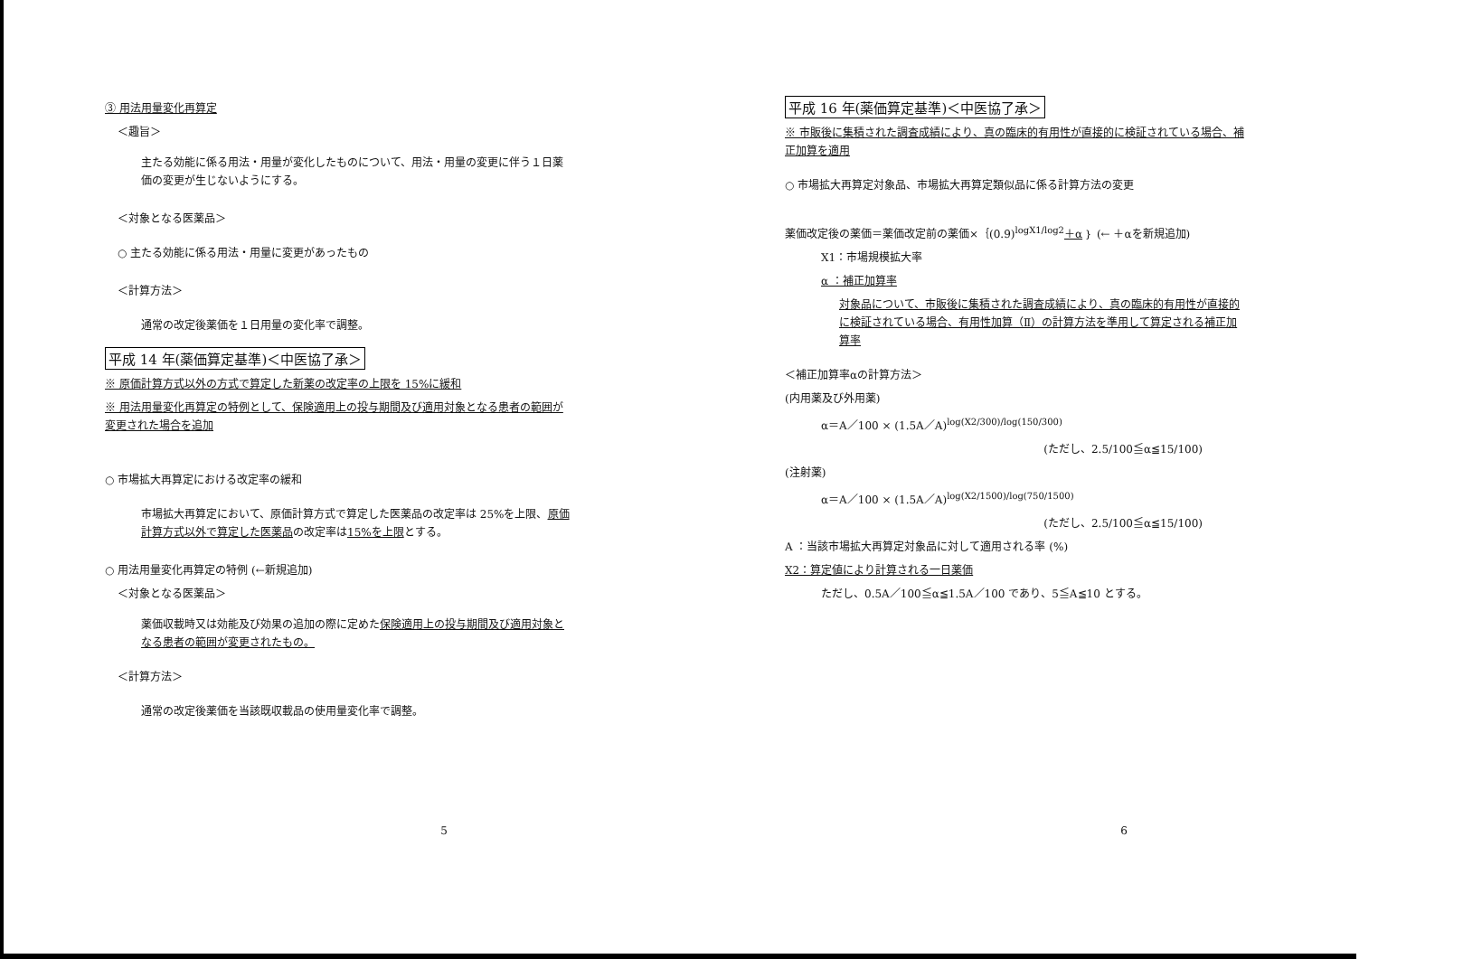③ 用法用量変化再算定
＜趣旨＞
主たる効能に係る用法・用量が変化したものについて、用法・用量の変更に伴う１日薬価の変更が生じないようにする。
＜対象となる医薬品＞
○ 主たる効能に係る用法・用量に変更があったもの
＜計算方法＞
通常の改定後薬価を１日用量の変化率で調整。
平成 14 年(薬価算定基準)＜中医協了承＞
※ 原価計算方式以外の方式で算定した新薬の改定率の上限を 15%に緩和
※ 用法用量変化再算定の特例として、保険適用上の投与期間及び適用対象となる患者の範囲が変更された場合を追加
○ 市場拡大再算定における改定率の緩和
市場拡大再算定において、原価計算方式で算定した医薬品の改定率は 25%を上限、原価計算方式以外で算定した医薬品の改定率は15%を上限とする。
○ 用法用量変化再算定の特例 (←新規追加)
＜対象となる医薬品＞
薬価収載時又は効能及び効果の追加の際に定めた保険適用上の投与期間及び適用対象となる患者の範囲が変更されたもの。
＜計算方法＞
通常の改定後薬価を当該既収載品の使用量変化率で調整。
5
平成 16 年(薬価算定基準)＜中医協了承＞
※ 市販後に集積された調査成績により、真の臨床的有用性が直接的に検証されている場合、補正加算を適用
○ 市場拡大再算定対象品、市場拡大再算定類似品に係る計算方法の変更
薬価改定後の薬価＝薬価改定前の薬価×｛(0.9)<sup>logX1/log2</sup>＋α｝ (← ＋αを新規追加)
X1：市場規模拡大率
α ：補正加算率
対象品について、市販後に集積された調査成績により、真の臨床的有用性が直接的に検証されている場合、有用性加算（Ⅱ）の計算方法を準用して算定される補正加算率
＜補正加算率αの計算方法＞
(内用薬及び外用薬)
α＝A／100 × (1.5A／A)<sup>log(X2/300)/log(150/300)</sup>
(ただし、2.5/100≦α≦15/100)
(注射薬)
α＝A／100 × (1.5A／A)<sup>log(X2/1500)/log(750/1500)</sup>
(ただし、2.5/100≦α≦15/100)
A ：当該市場拡大再算定対象品に対して適用される率 (%)
X2：算定値により計算される一日薬価
ただし、0.5A／100≦α≦1.5A／100 であり、5≦A≦10 とする。
6